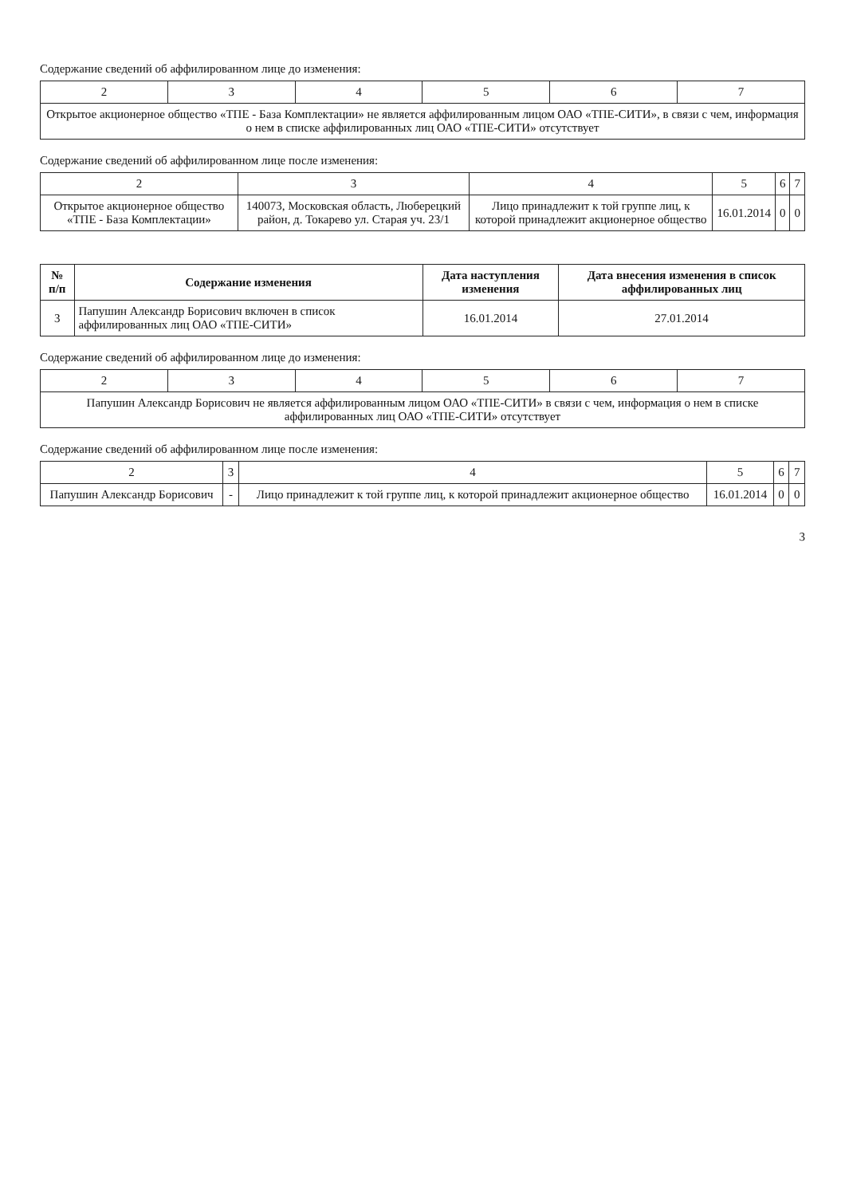Содержание сведений об аффилированном лице до изменения:
| 2 | 3 | 4 | 5 | 6 | 7 |
| Открытое акционерное общество «ТПЕ - База Комплектации» не является аффилированным лицом ОАО «ТПЕ-СИТИ», в связи с чем, информация о нем в списке аффилированных лиц ОАО «ТПЕ-СИТИ» отсутствует | | | | | |
Содержание сведений об аффилированном лице после изменения:
| 2 | 3 | 4 | 5 | 6 | 7 |
| Открытое акционерное общество «ТПЕ - База Комплектации» | 140073, Московская область, Люберецкий район, д. Токарево ул. Старая уч. 23/1 | Лицо принадлежит к той группе лиц, к которой принадлежит акционерное общество | 16.01.2014 | 0 | 0 |
| № п/п | Содержание изменения | Дата наступления изменения | Дата внесения изменения в список аффилированных лиц |
| --- | --- | --- | --- |
| 3 | Папушин Александр Борисович включен в список аффилированных лиц ОАО «ТПЕ-СИТИ» | 16.01.2014 | 27.01.2014 |
Содержание сведений об аффилированном лице до изменения:
| 2 | 3 | 4 | 5 | 6 | 7 |
| Папушин Александр Борисович не является аффилированным лицом ОАО «ТПЕ-СИТИ» в связи с чем, информация о нем в списке аффилированных лиц ОАО «ТПЕ-СИТИ» отсутствует | | | | | |
Содержание сведений об аффилированном лице после изменения:
| 2 | 3 | 4 | 5 | 6 | 7 |
| Папушин Александр Борисович | - | Лицо принадлежит к той группе лиц, к которой принадлежит акционерное общество | 16.01.2014 | 0 | 0 |
3